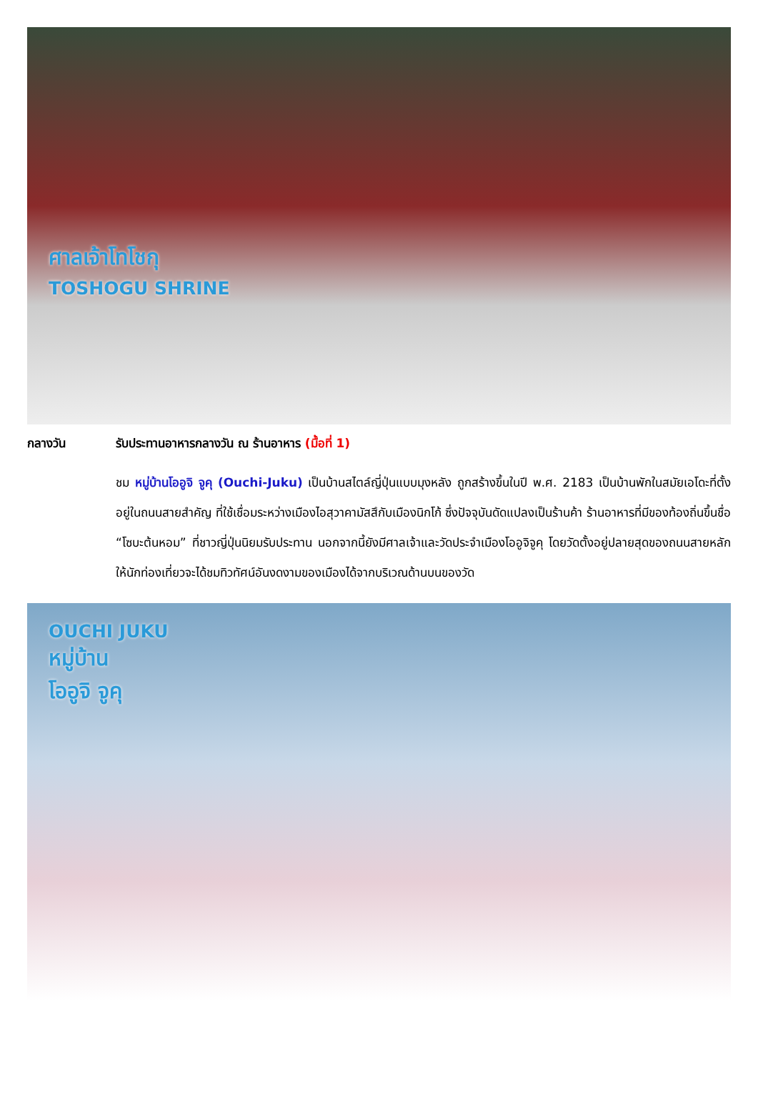ศาลเจ้าโทโชกุ
TOSHOGU SHRINE
กลางวัน รับประทานอาหารกลางวัน ณ ร้านอาหาร (มื้อที่ 1)
ชม หมู่บ้านโออูจิ จูคุ (Ouchi-Juku) เป็นบ้านสไตล์ญี่ปุ่นแบบมุงหลัง ถูกสร้างขึ้นในปี พ.ศ. 2183 เป็นบ้านพักในสมัยเอโดะที่ตั้งอยู่ในถนนสายสำคัญ ที่ใช้เชื่อมระหว่างเมืองไอสุวาคามัสสึกับเมืองนิกโก้ ซึ่งปัจจุบันดัดแปลงเป็นร้านค้า ร้านอาหารที่มีของท้องถิ่นขึ้นชื่อ “โซบะต้นหอม” ที่ชาวญี่ปุ่นนิยมรับประทาน นอกจากนี้ยังมีศาลเจ้าและวัดประจำเมืองโออูจิจูคุ โดยวัดตั้งอยู่ปลายสุดของถนนสายหลักให้นักท่องเที่ยวจะได้ชมทิวทัศน์อันงดงามของเมืองได้จากบริเวณด้านบนของวัด
OUCHI JUKU
หมู่บ้าน
โออูจิ จูคุ